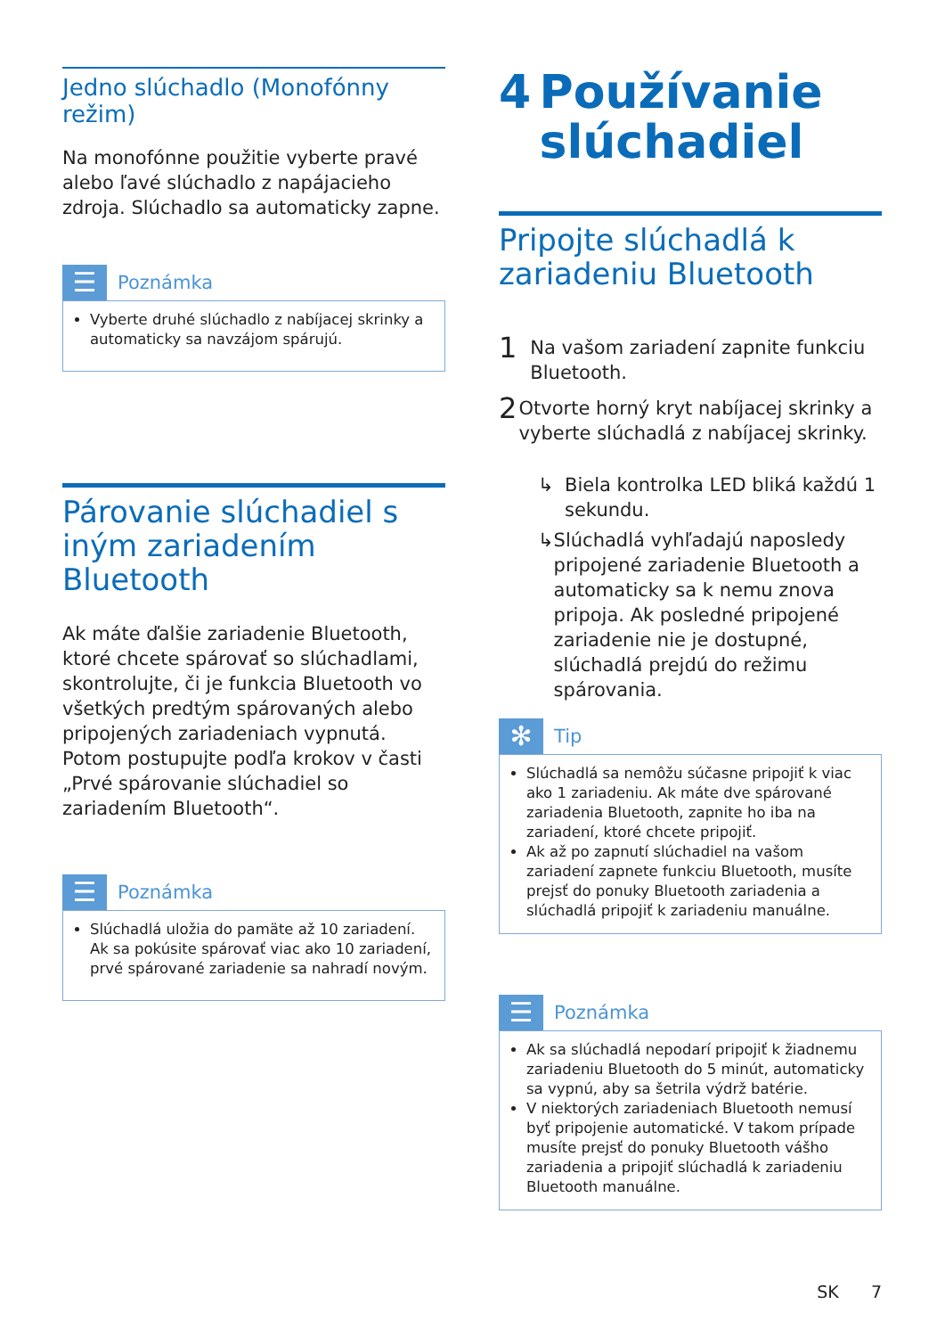Jedno slúchadlo (Monofónny režim)
Na monofónne použitie vyberte pravé alebo ľavé slúchadlo z napájacieho zdroja. Slúchadlo sa automaticky zapne.
☰
Poznámka
Vyberte druhé slúchadlo z nabíjacej skrinky a automaticky sa navzájom spárujú.
Párovanie slúchadiel s iným zariadením Bluetooth
Ak máte ďalšie zariadenie Bluetooth, ktoré chcete spárovať so slúchadlami, skontrolujte, či je funkcia Bluetooth vo všetkých predtým spárovaných alebo pripojených zariadeniach vypnutá. Potom postupujte podľa krokov v časti „Prvé spárovanie slúchadiel so zariadením Bluetooth“.
☰
Poznámka
Slúchadlá uložia do pamäte až 10 zariadení. Ak sa pokúsite spárovať viac ako 10 zariadení, prvé spárované zariadenie sa nahradí novým.
4 Používanie slúchadiel
Pripojte slúchadlá k zariadeniu Bluetooth
1 Na vašom zariadení zapnite funkciu Bluetooth.
2 Otvorte horný kryt nabíjacej skrinky a vyberte slúchadlá z nabíjacej skrinky.
↳ Biela kontrolka LED bliká každú 1 sekundu.
↳ Slúchadlá vyhľadajú naposledy pripojené zariadenie Bluetooth a automaticky sa k nemu znova pripoja. Ak posledné pripojené zariadenie nie je dostupné, slúchadlá prejdú do režimu spárovania.
✻
Tip
Slúchadlá sa nemôžu súčasne pripojiť k viac ako 1 zariadeniu. Ak máte dve spárované zariadenia Bluetooth, zapnite ho iba na zariadení, ktoré chcete pripojiť.
Ak až po zapnutí slúchadiel na vašom zariadení zapnete funkciu Bluetooth, musíte prejsť do ponuky Bluetooth zariadenia a slúchadlá pripojiť k zariadeniu manuálne.
☰
Poznámka
Ak sa slúchadlá nepodarí pripojiť k žiadnemu zariadeniu Bluetooth do 5 minút, automaticky sa vypnú, aby sa šetrila výdrž batérie.
V niektorých zariadeniach Bluetooth nemusí byť pripojenie automatické. V takom prípade musíte prejsť do ponuky Bluetooth vášho zariadenia a pripojiť slúchadlá k zariadeniu Bluetooth manuálne.
SK 7